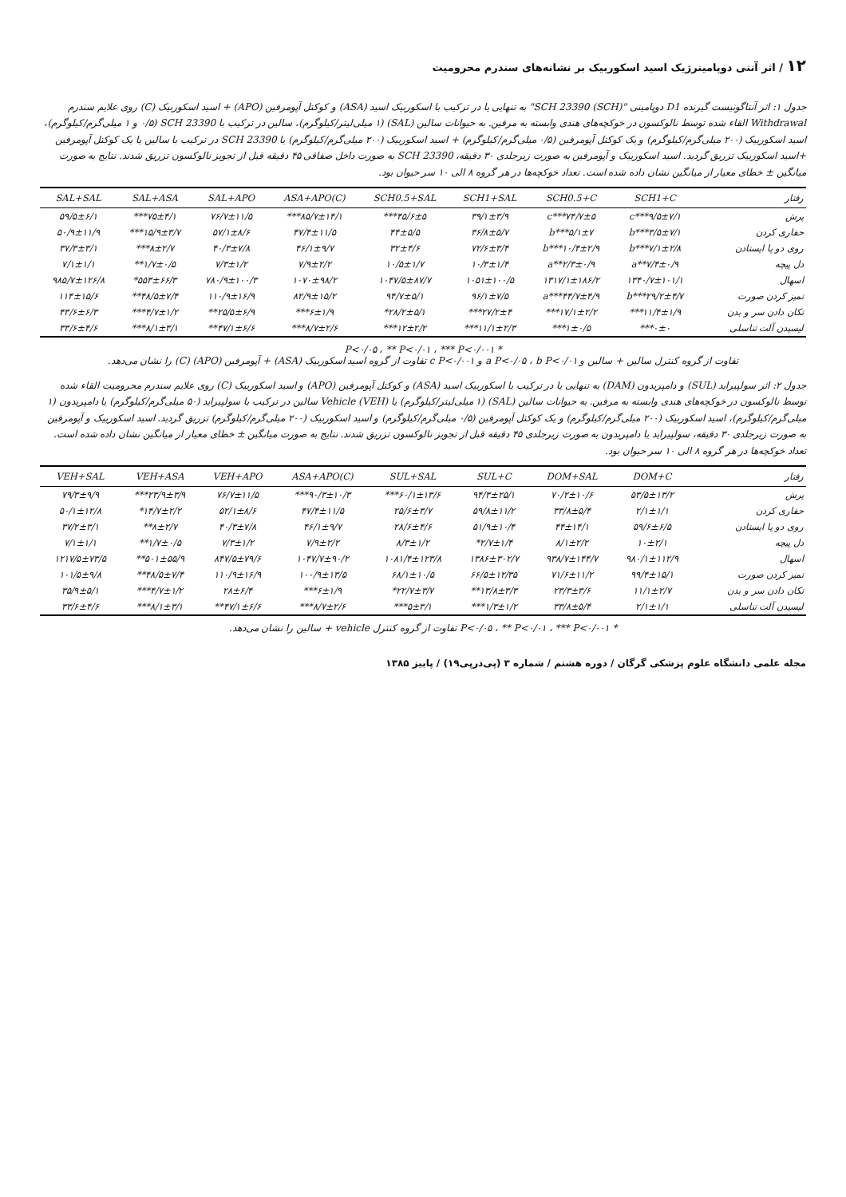۱۲ / اثر آنتی دوپامینرژیک اسید اسکوربیک بر نشانه‌های سندرم محرومیت
جدول ۱: اثر آنتاگونیست گیرنده D1 دوپامینی "SCH 23390 (SCH)" به تنهایی یا در ترکیب با اسکوربیک اسید (ASA) و کوکتل آپومرفین (APO) + اسید اسکوربیک (C) روی علایم سندرم Withdrawal القاء شده توسط نالوکسون در خوکچه‌های هندی وابسته به مرفین. به حیوانات سالین (SAL) (۱ میلی‌لیتر/کیلوگرم)، سالین در ترکیب با SCH 23390 (۰/۵ و ۱ میلی‌گرم/کیلوگرم)، اسید اسکوربیک (۲۰۰ میلی‌گرم/کیلوگرم) و یک کوکتل آپومرفین (۰/۵ میلی‌گرم/کیلوگرم) + اسید اسکوربیک (۲۰۰ میلی‌گرم/کیلوگرم) یا SCH 23390 در ترکیب با سالین یا یک کوکتل آپومرفین +اسید اسکوربیک تزریق گردید. اسید اسکوربیک و آپومرفین به صورت زیرجلدی ۳۰ دقیقه، SCH 23390 به صورت داخل صفاقی ۴۵ دقیقه قبل از تجویز نالوکسون تزریق شدند. نتایج به صورت میانگین ± خطای معیار از میانگین نشان داده شده است. تعداد خوکچه‌ها در هر گروه ۸ الی ۱۰ سر حیوان بود.
| رفتار | SCH1+C | SCH0.5+C | SCH1+SAL | SCH0.5+SAL | ASA+APO(C) | SAL+APO | SAL+ASA | SAL+SAL |
| --- | --- | --- | --- | --- | --- | --- | --- | --- |
| پرش | ۹/۵±۷/۱***c | ۷۴/۷±۵***c | ۳۹/۱±۳/۹ | ۴۵/۶±۵*** | ۸۵/۷±۱۴/۱*** | ۷۶/۷±۱۱/۵ | ۷۵±۴/۱*** | ۵۹/۵±۶/۱ |
| حفاری کردن | ۳/۵±۷/۱***b | ۵/۱±۷***b | ۳۶/۸±۵/۷ | ۴۴±۵/۵ | ۴۷/۴±۱۱/۵ | ۵۷/۱±۸/۶ | ۱۵/۹±۳/۷*** | ۵۰/۹±۱۱/۹ |
| روی دو پا ایستادن | ۷/۱±۲/۸***b | ۱۰/۴±۲/۹***b | ۷۲/۶±۳/۴ | ۳۲±۴/۶ | ۴۶/۱±۹/۷ | ۴۰/۳±۷/۸ | ۸±۲/۷*** | ۳۷/۳±۳/۱ |
| دل پیچه | ۷/۴±۰/۹**a | ۲/۳±۰/۹**a | ۱۰/۳±۱/۴ | ۱۰/۵±۱/۷ | ۷/۹±۲/۲ | ۷/۳±۱/۲ | ۱/۷±۰/۵** | ۷/۱±۱/۱ |
| اسهال | ۱۳۴۰/۷±۱۰۱/۱ | ۱۳۱۷/۱±۱۸۶/۲ | ۱۰۵۱±۱۰۰/۵ | ۱۰۴۷/۵±۸۷/۷ | ۱۰۷۰±۹۸/۲ | ۷۸۰/۹±۱۰۰/۳ | ۵۵۳±۶۶/۳* | ۹۸۵/۷±۱۲۶/۸ |
| تمیز کردن صورت | ۲۹/۲±۴/۷***b | ۴۴/۷±۴/۹***a | ۹۶/۱±۷/۵ | ۹۴/۷±۵/۱ | ۸۲/۹±۱۵/۲ | ۱۱۰/۹±۱۶/۹ | ۴۸/۵±۷/۴** | ۱۱۴±۱۵/۶ |
| تکان دادن سر و بدن | ۱۱/۴±۱/۹*** | ۱۷/۱±۲/۲*** | ۲۷/۲±۴*** | ۲۸/۲±۵/۱* | ۶±۱/۹*** | ۲۵/۵±۶/۹** | ۴/۷±۱/۲*** | ۴۳/۶±۶/۳ |
| لیسیدن آلت تناسلی | ۰±۰*** | ۱±۰/۵*** | ۱۱/۱±۲/۳*** | ۱۲±۲/۲*** | ۸/۷±۲/۶*** | ۴۷/۱±۶/۶** | ۸/۱±۳/۱*** | ۳۳/۶±۴/۶ |
* P<۰/۰۵ ، ** P<۰/۰۱ ، *** P<۰/۰۰۱
تفاوت از گروه کنترل سالین + سالین و a P<۰/۰۵ ، b P<۰/۰۱ و c P<۰/۰۰۱ تفاوت از گروه اسید اسکوربیک (ASA) + آپومرفین (APO) (C) را نشان می‌دهد.
جدول ۲: اثر سولپیراید (SUL) و دامپریدون (DAM) به تنهایی یا در ترکیب با اسکوربیک اسید (ASA) و کوکتل آپومرفین (APO) و اسید اسکوربیک (C) روی علایم سندرم محرومیت القاء شده توسط نالوکسون در خوکچه‌های هندی وابسته به مرفین. به حیوانات سالین (SAL) (۱ میلی‌لیتر/کیلوگرم) یا Vehicle (VEH) سالین در ترکیب با سولپیراید (۵۰ میلی‌گرم/کیلوگرم) یا دامپریدون (۱ میلی‌گرم/کیلوگرم)، اسید اسکوربیک (۲۰۰ میلی‌گرم/کیلوگرم) و یک کوکتل آپومرفین (۰/۵ میلی‌گرم/کیلوگرم) و اسید اسکوربیک (۲۰۰ میلی‌گرم/کیلوگرم) تزریق گردید. اسید اسکوربیک و آپومرفین به صورت زیرجلدی ۳۰ دقیقه، سولپیراید یا دامپریدون به صورت زیرجلدی ۴۵ دقیقه قبل از تجویز نالوکسون تزریق شدند. نتایج به صورت میانگین ± خطای معیار از میانگین نشان داده شده است. تعداد خوکچه‌ها در هر گروه ۸ الی ۱۰ سر حیوان بود.
| رفتار | DOM+C | DOM+SAL | SUL+C | SUL+SAL | ASA+APO(C) | VEH+APO | VEH+ASA | VEH+SAL |
| --- | --- | --- | --- | --- | --- | --- | --- | --- |
| پرش | ۵۳/۵±۱۳/۲ | ۷۰/۲±۱۰/۶ | ۹۴/۳±۲۵/۱ | ۶۰/۱±۱۳/۶*** | ۹۰/۳±۱۰/۳*** | ۷۶/۷±۱۱/۵ | ۲۳/۹±۳/۹*** | ۷۹/۳±۹/۹ |
| حفاری کردن | ۲/۱±۱/۱ | ۳۳/۸±۵/۴ | ۵۹/۸±۱۱/۲ | ۲۵/۶±۳/۷ | ۴۷/۴±۱۱/۵ | ۵۲/۱±۸/۶ | ۱۴/۷±۲/۲* | ۵۰/۱±۱۲/۸ |
| روی دو پا ایستادن | ۵۹/۶±۶/۵ | ۴۴±۱۴/۱ | ۵۱/۹±۱۰/۴ | ۲۸/۶±۴/۶ | ۴۶/۱±۹/۷ | ۴۰/۳±۷/۸ | ۸±۲/۷** | ۳۷/۲±۳/۱ |
| دل پیچه | ۱۰±۲/۱ | ۸/۱±۲/۲ | ۲/۷±۱/۴* | ۸/۳±۱/۲ | ۷/۹±۲/۲ | ۷/۳±۱/۲ | ۱/۷±۰/۵** | ۷/۱±۱/۱ |
| اسهال | ۹۸۰/۱±۱۱۲/۹ | ۹۳۸/۷±۱۴۴/۷ | ۱۳۸۶±۳۰۲/۷ | ۱۰۸۱/۴±۱۲۳/۸ | ۱۰۴۷/۷±۹۰/۲ | ۸۴۷/۵±۷۹/۶ | ۵۰۱±۵۵/۹** | ۱۲۱۷/۵±۷۳/۵ |
| تمیز کردن صورت | ۹۹/۴±۱۵/۱ | ۷۱/۶±۱۱/۲ | ۶۶/۵±۱۲/۳۵ | ۶۸/۱±۱۰/۵ | ۱۰۰/۹±۱۳/۵ | ۱۱۰/۹±۱۶/۹ | ۴۸/۵±۷/۴** | ۱۰۱/۵±۹/۸ |
| تکان دادن سر و بدن | ۱۱/۱±۲/۷ | ۲۳/۳±۳/۶ | ۱۳/۸±۳/۳** | ۲۲/۷±۳/۷* | ۶±۱/۹*** | ۲۸±۶/۴ | ۴/۷±۱/۲*** | ۳۵/۹±۵/۱ |
| لیسیدن آلت تناسلی | ۲/۱±۱/۱ | ۳۳/۸±۵/۴ | ۱/۳±۱/۲*** | ۵±۳/۱*** | ۸/۷±۲/۶*** | ۴۷/۱±۶/۶** | ۸/۱±۳/۱*** | ۳۳/۶±۴/۶ |
* P<۰/۰۵ ، ** P<۰/۰۱ ، *** P<۰/۰۰۱ تفاوت از گروه کنترل vehicle + سالین را نشان می‌دهد.
مجله علمی دانشگاه علوم پزشکی گرگان / دوره هشتم / شماره ۳ (پی‌درپی۱۹) / پاییز ۱۳۸۵